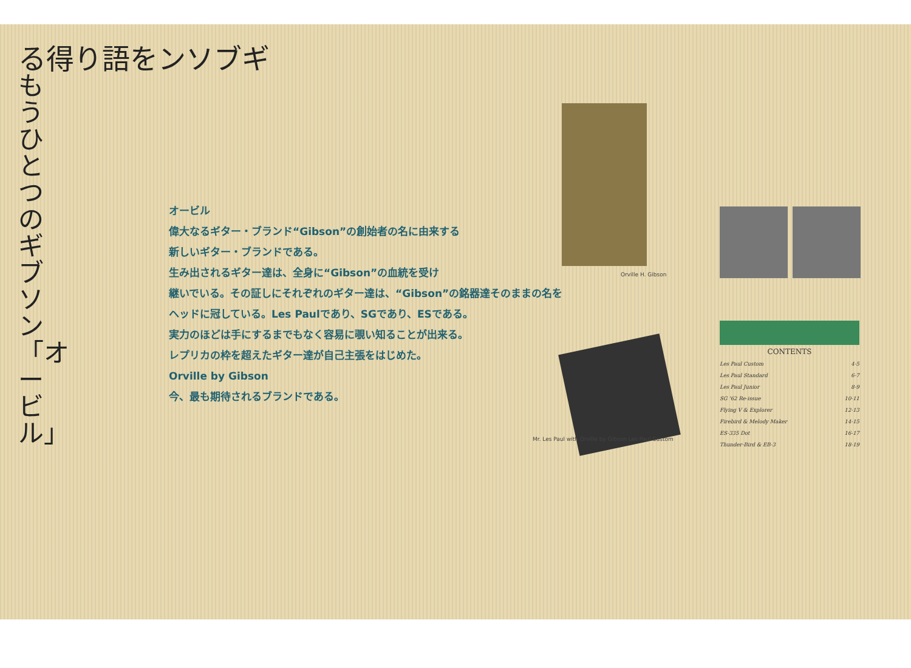る得り語をンソブギ
もうひとつのギブソン「オービル」
オービル
偉大なるギター・ブランド“Gibson”の創始者の名に由来する
新しいギター・ブランドである。
生み出されるギター達は、全身に“Gibson”の血統を受け
継いでいる。その証しにそれぞれのギター達は、“Gibson”の銘器達そのままの名を
ヘッドに冠している。Les Paulであり、SGであり、ESである。
実力のほどは手にするまでもなく容易に覗い知ることが出来る。
レプリカの枠を超えたギター達が自己主張をはじめた。
Orville by Gibson
今、最も期待されるブランドである。
Orville H. Gibson
Mr. Les Paul with Orville by Gibson Les Paul Custom
CONTENTS
Les Paul Custom 4-5
Les Paul Standard 6-7
Les Paul Junior 8-9
SG '62 Re-issue 10-11
Flying V & Explorer 12-13
Firebird & Melody Maker 14-15
ES-335 Dot 16-17
Thunder-Bird & EB-3 18-19